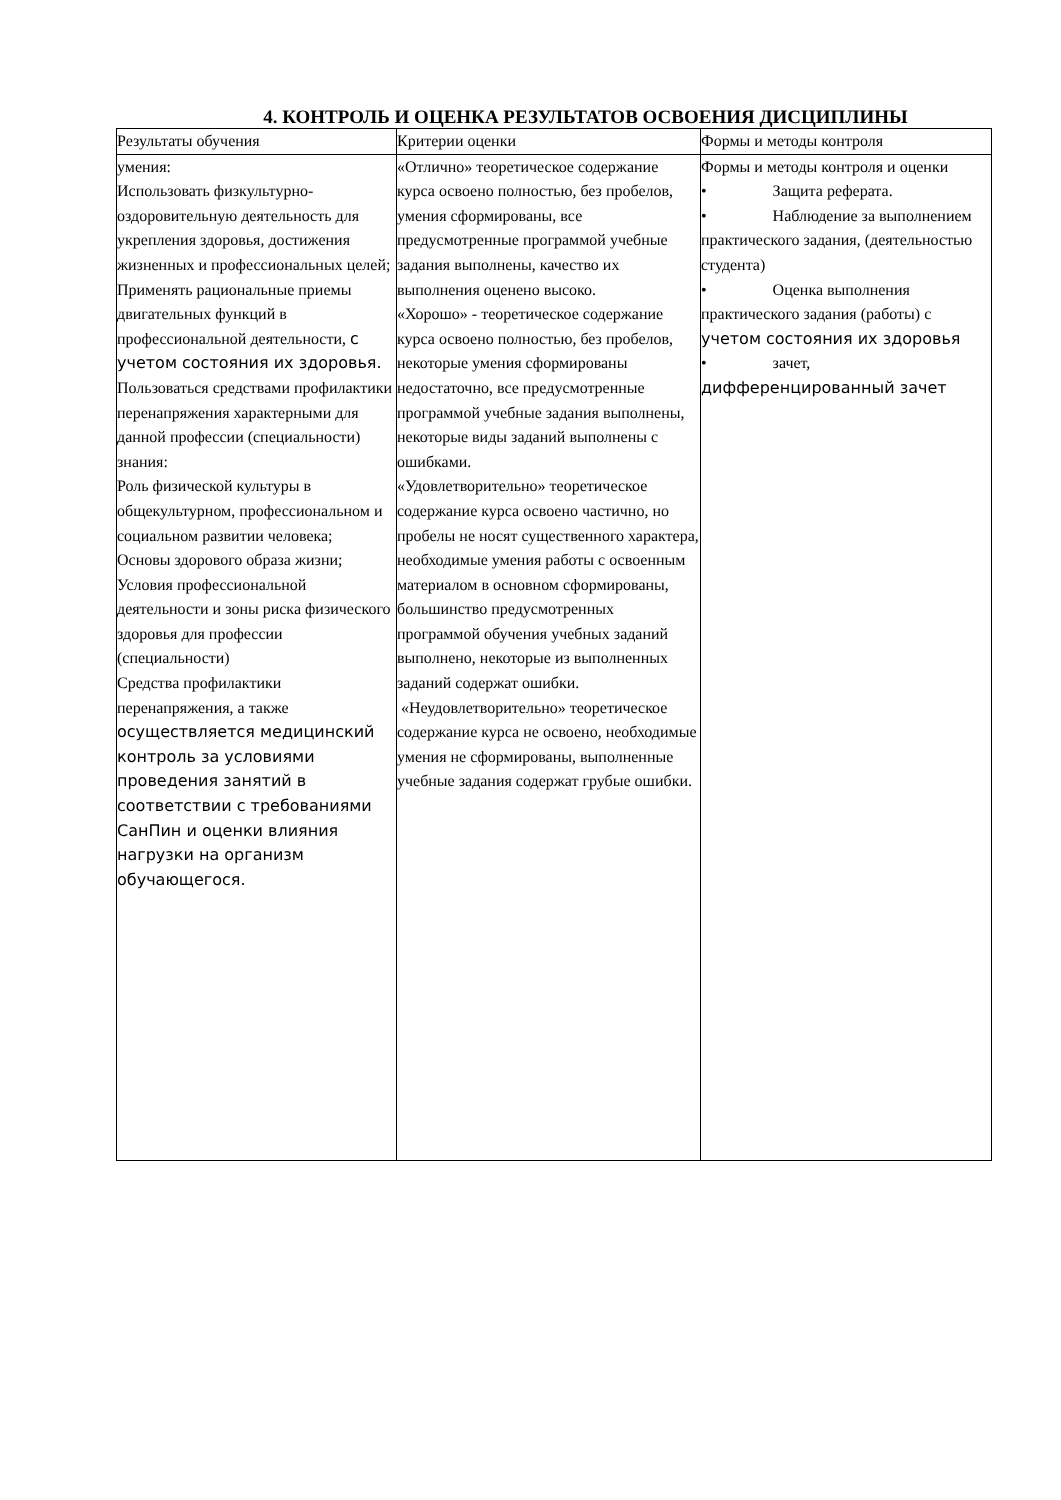4. КОНТРОЛЬ И ОЦЕНКА РЕЗУЛЬТАТОВ ОСВОЕНИЯ ДИСЦИПЛИНЫ
| Результаты обучения | Критерии оценки | Формы и методы контроля |
| --- | --- | --- |
| умения: Использовать физкультурно-оздоровительную деятельность для укрепления здоровья, достижения жизненных и профессиональных целей; Применять рациональные приемы двигательных функций в профессиональной деятельности, с учетом состояния их здоровья. Пользоваться средствами профилактики перенапряжения характерными для данной профессии (специальности) знания: Роль физической культуры в общекультурном, профессиональном и социальном развитии человека; Основы здорового образа жизни; Условия профессиональной деятельности и зоны риска физического здоровья для профессии (специальности) Средства профилактики перенапряжения, а также осуществляется медицинский контроль за условиями проведения занятий в соответствии с требованиями СанПин и оценки влияния нагрузки на организм обучающегося. | «Отлично» теоретическое содержание курса освоено полностью, без пробелов, умения сформированы, все предусмотренные программой учебные задания выполнены, качество их выполнения оценено высоко. «Хорошо» - теоретическое содержание курса освоено полностью, без пробелов, некоторые умения сформированы недостаточно, все предусмотренные программой учебные задания выполнены, некоторые виды заданий выполнены с ошибками. «Удовлетворительно» теоретическое содержание курса освоено частично, но пробелы не носят существенного характера, необходимые умения работы с освоенным материалом в основном сформированы, большинство предусмотренных программой обучения учебных заданий выполнено, некоторые из выполненных заданий содержат ошибки. «Неудовлетворительно» теоретическое содержание курса не освоено, необходимые умения не сформированы, выполненные учебные задания содержат грубые ошибки. | Формы и методы контроля и оценки • Защита реферата. • Наблюдение за выполнением практического задания, (деятельностью студента) • Оценка выполнения практического задания (работы) с учетом состояния их здоровья • зачет, дифференцированный зачет |